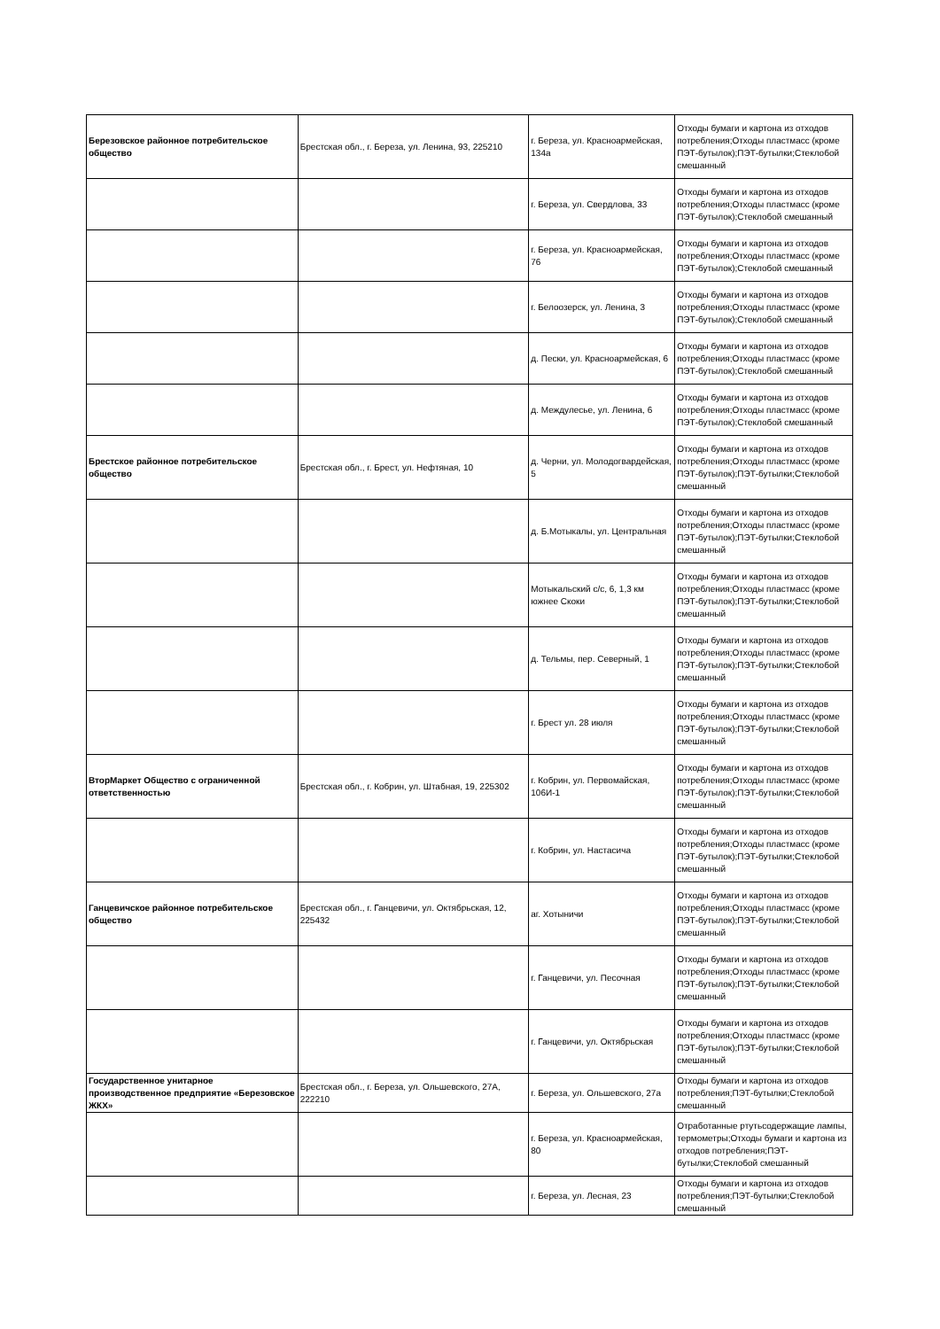| Березовское районное потребительское общество | Брестская обл., г. Береза, ул. Ленина, 93, 225210 | г. Береза, ул. Красноармейская, 134а | Отходы бумаги и картона из отходов потребления;Отходы пластмасс (кроме ПЭТ-бутылок);ПЭТ-бутылки;Стеклобой смешанный |
| | | г. Береза, ул. Свердлова, 33 | Отходы бумаги и картона из отходов потребления;Отходы пластмасс (кроме ПЭТ-бутылок);Стеклобой смешанный |
| | | г. Береза, ул. Красноармейская, 76 | Отходы бумаги и картона из отходов потребления;Отходы пластмасс (кроме ПЭТ-бутылок);Стеклобой смешанный |
| | | г. Белоозерск, ул. Ленина, 3 | Отходы бумаги и картона из отходов потребления;Отходы пластмасс (кроме ПЭТ-бутылок);Стеклобой смешанный |
| | | д. Пески, ул. Красноармейская, 6 | Отходы бумаги и картона из отходов потребления;Отходы пластмасс (кроме ПЭТ-бутылок);Стеклобой смешанный |
| | | д. Междулесье, ул. Ленина, 6 | Отходы бумаги и картона из отходов потребления;Отходы пластмасс (кроме ПЭТ-бутылок);Стеклобой смешанный |
| Брестское районное потребительское общество | Брестская обл., г. Брест, ул. Нефтяная, 10 | д. Черни, ул. Молодогвардейская, 5 | Отходы бумаги и картона из отходов потребления;Отходы пластмасс (кроме ПЭТ-бутылок);ПЭТ-бутылки;Стеклобой смешанный |
| | | д. Б.Мотыкалы, ул. Центральная | Отходы бумаги и картона из отходов потребления;Отходы пластмасс (кроме ПЭТ-бутылок);ПЭТ-бутылки;Стеклобой смешанный |
| | | Мотыкальский с/с, 6, 1,3 км южнее Скоки | Отходы бумаги и картона из отходов потребления;Отходы пластмасс (кроме ПЭТ-бутылок);ПЭТ-бутылки;Стеклобой смешанный |
| | | д. Тельмы, пер. Северный, 1 | Отходы бумаги и картона из отходов потребления;Отходы пластмасс (кроме ПЭТ-бутылок);ПЭТ-бутылки;Стеклобой смешанный |
| | | г. Брест ул. 28 июля | Отходы бумаги и картона из отходов потребления;Отходы пластмасс (кроме ПЭТ-бутылок);ПЭТ-бутылки;Стеклобой смешанный |
| ВторМаркет Общество с ограниченной ответственностью | Брестская обл., г. Кобрин, ул. Штабная, 19, 225302 | г. Кобрин, ул. Первомайская, 106И-1 | Отходы бумаги и картона из отходов потребления;Отходы пластмасс (кроме ПЭТ-бутылок);ПЭТ-бутылки;Стеклобой смешанный |
| | | г. Кобрин, ул. Настасича | Отходы бумаги и картона из отходов потребления;Отходы пластмасс (кроме ПЭТ-бутылок);ПЭТ-бутылки;Стеклобой смешанный |
| Ганцевичское районное потребительское общество | Брестская обл., г. Ганцевичи, ул. Октябрьская, 12, 225432 | аг. Хотыничи | Отходы бумаги и картона из отходов потребления;Отходы пластмасс (кроме ПЭТ-бутылок);ПЭТ-бутылки;Стеклобой смешанный |
| | | г. Ганцевичи, ул. Песочная | Отходы бумаги и картона из отходов потребления;Отходы пластмасс (кроме ПЭТ-бутылок);ПЭТ-бутылки;Стеклобой смешанный |
| | | г. Ганцевичи, ул. Октябрьская | Отходы бумаги и картона из отходов потребления;Отходы пластмасс (кроме ПЭТ-бутылок);ПЭТ-бутылки;Стеклобой смешанный |
| Государственное унитарное производственное предприятие «Березовское ЖКХ» | Брестская обл., г. Береза, ул. Ольшевского, 27А, 222210 | г. Береза, ул. Ольшевского, 27а | Отходы бумаги и картона из отходов потребления;ПЭТ-бутылки;Стеклобой смешанный |
| | | г. Береза, ул. Красноармейская, 80 | Отработанные ртутьсодержащие лампы, термометры;Отходы бумаги и картона из отходов потребления;ПЭТ-бутылки;Стеклобой смешанный |
| | | г. Береза, ул. Лесная, 23 | Отходы бумаги и картона из отходов потребления;ПЭТ-бутылки;Стеклобой смешанный |